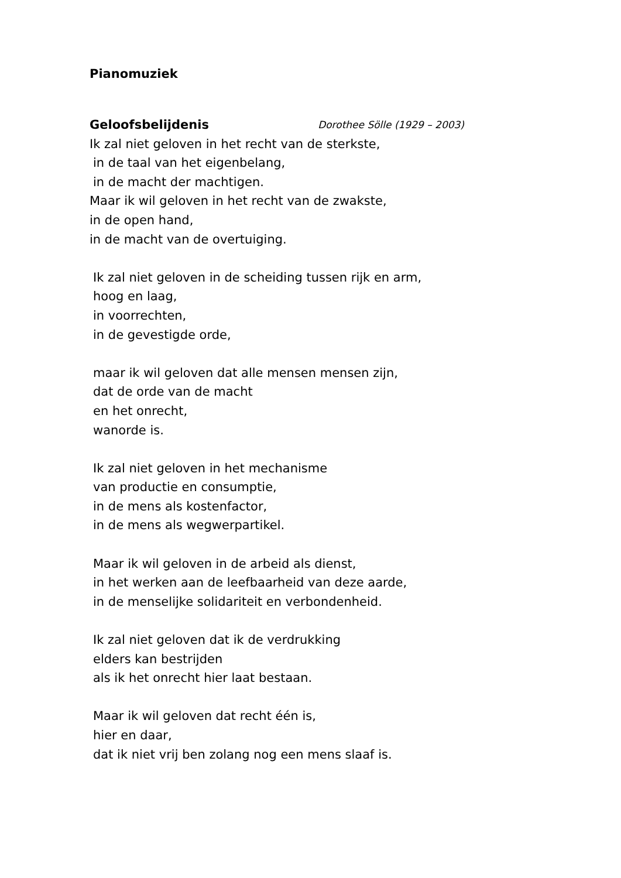Pianomuziek
Geloofsbelijdenis Dorothee Sölle (1929 – 2003)
Ik zal niet geloven in het recht van de sterkste,
in de taal van het eigenbelang,
in de macht der machtigen.
Maar ik wil geloven in het recht van de zwakste,
in de open hand,
in de macht van de overtuiging.
Ik zal niet geloven in de scheiding tussen rijk en arm,
hoog en laag,
in voorrechten,
in de gevestigde orde,
maar ik wil geloven dat alle mensen mensen zijn,
dat de orde van de macht
en het onrecht,
wanorde is.
Ik zal niet geloven in het mechanisme
van productie en consumptie,
in de mens als kostenfactor,
in de mens als wegwerpartikel.
Maar ik wil geloven in de arbeid als dienst,
in het werken aan de leefbaarheid van deze aarde,
in de menselijke solidariteit en verbondenheid.
Ik zal niet geloven dat ik de verdrukking
elders kan bestrijden
als ik het onrecht hier laat bestaan.
Maar ik wil geloven dat recht één is,
hier en daar,
dat ik niet vrij ben zolang nog een mens slaaf is.